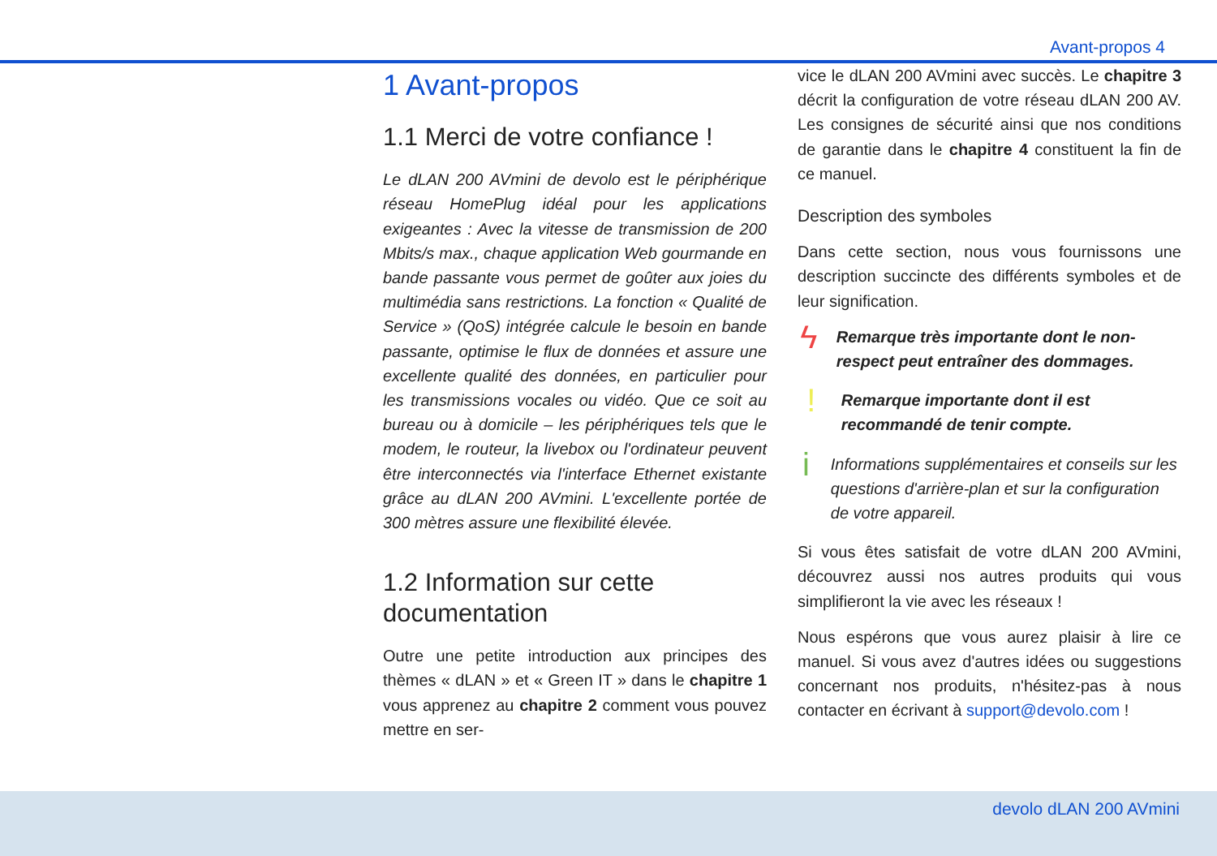Avant-propos 4
1 Avant-propos
1.1 Merci de votre confiance !
Le dLAN 200 AVmini de devolo est le périphérique réseau HomePlug idéal pour les applications exigeantes : Avec la vitesse de transmission de 200 Mbits/s max., chaque application Web gourmande en bande passante vous permet de goûter aux joies du multimédia sans restrictions. La fonction « Qualité de Service » (QoS) intégrée calcule le besoin en bande passante, optimise le flux de données et assure une excellente qualité des données, en particulier pour les transmissions vocales ou vidéo. Que ce soit au bureau ou à domicile – les périphériques tels que le modem, le routeur, la livebox ou l'ordinateur peuvent être interconnectés via l'interface Ethernet existante grâce au dLAN 200 AVmini. L'excellente portée de 300 mètres assure une flexibilité élevée.
1.2 Information sur cette documentation
Outre une petite introduction aux principes des thèmes « dLAN » et « Green IT » dans le chapitre 1 vous apprenez au chapitre 2 comment vous pouvez mettre en ser-
vice le dLAN 200 AVmini avec succès. Le chapitre 3 décrit la configuration de votre réseau dLAN 200 AV. Les consignes de sécurité ainsi que nos conditions de garantie dans le chapitre 4 constituent la fin de ce manuel.
Description des symboles
Dans cette section, nous vous fournissons une description succincte des différents symboles et de leur signification.
ϟ
Remarque très importante dont le non-respect peut entraîner des dommages.
!
Remarque importante dont il est recommandé de tenir compte.
i
Informations supplémentaires et conseils sur les questions d'arrière-plan et sur la configuration de votre appareil.
Si vous êtes satisfait de votre dLAN 200 AVmini, découvrez aussi nos autres produits qui vous simplifieront la vie avec les réseaux !
Nous espérons que vous aurez plaisir à lire ce manuel. Si vous avez d'autres idées ou suggestions concernant nos produits, n'hésitez-pas à nous contacter en écrivant à support@devolo.com !
devolo dLAN 200 AVmini